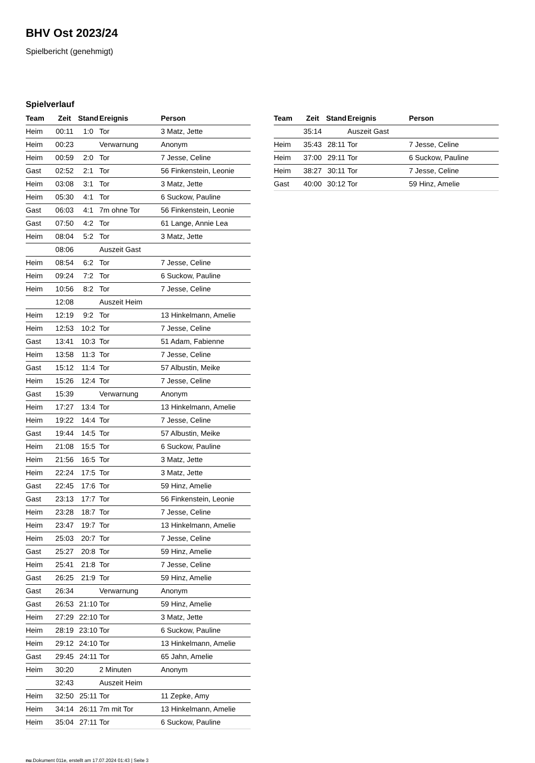BHV Ost 2023/24
Spielbericht (genehmigt)
Spielverlauf
| Team | Zeit | Stand | Ereignis | Person |
| --- | --- | --- | --- | --- |
| Heim | 00:11 | 1:0 | Tor | 3 Matz, Jette |
| Heim | 00:23 | | Verwarnung | Anonym |
| Heim | 00:59 | 2:0 | Tor | 7 Jesse, Celine |
| Gast | 02:52 | 2:1 | Tor | 56 Finkenstein, Leonie |
| Heim | 03:08 | 3:1 | Tor | 3 Matz, Jette |
| Heim | 05:30 | 4:1 | Tor | 6 Suckow, Pauline |
| Gast | 06:03 | 4:1 | 7m ohne Tor | 56 Finkenstein, Leonie |
| Gast | 07:50 | 4:2 | Tor | 61 Lange, Annie Lea |
| Heim | 08:04 | 5:2 | Tor | 3 Matz, Jette |
| | 08:06 | | Auszeit Gast | |
| Heim | 08:54 | 6:2 | Tor | 7 Jesse, Celine |
| Heim | 09:24 | 7:2 | Tor | 6 Suckow, Pauline |
| Heim | 10:56 | 8:2 | Tor | 7 Jesse, Celine |
| | 12:08 | | Auszeit Heim | |
| Heim | 12:19 | 9:2 | Tor | 13 Hinkelmann, Amelie |
| Heim | 12:53 | 10:2 | Tor | 7 Jesse, Celine |
| Gast | 13:41 | 10:3 | Tor | 51 Adam, Fabienne |
| Heim | 13:58 | 11:3 | Tor | 7 Jesse, Celine |
| Gast | 15:12 | 11:4 | Tor | 57 Albustin, Meike |
| Heim | 15:26 | 12:4 | Tor | 7 Jesse, Celine |
| Gast | 15:39 | | Verwarnung | Anonym |
| Heim | 17:27 | 13:4 | Tor | 13 Hinkelmann, Amelie |
| Heim | 19:22 | 14:4 | Tor | 7 Jesse, Celine |
| Gast | 19:44 | 14:5 | Tor | 57 Albustin, Meike |
| Heim | 21:08 | 15:5 | Tor | 6 Suckow, Pauline |
| Heim | 21:56 | 16:5 | Tor | 3 Matz, Jette |
| Heim | 22:24 | 17:5 | Tor | 3 Matz, Jette |
| Gast | 22:45 | 17:6 | Tor | 59 Hinz, Amelie |
| Gast | 23:13 | 17:7 | Tor | 56 Finkenstein, Leonie |
| Heim | 23:28 | 18:7 | Tor | 7 Jesse, Celine |
| Heim | 23:47 | 19:7 | Tor | 13 Hinkelmann, Amelie |
| Heim | 25:03 | 20:7 | Tor | 7 Jesse, Celine |
| Gast | 25:27 | 20:8 | Tor | 59 Hinz, Amelie |
| Heim | 25:41 | 21:8 | Tor | 7 Jesse, Celine |
| Gast | 26:25 | 21:9 | Tor | 59 Hinz, Amelie |
| Gast | 26:34 | | Verwarnung | Anonym |
| Gast | 26:53 | 21:10 | Tor | 59 Hinz, Amelie |
| Heim | 27:29 | 22:10 | Tor | 3 Matz, Jette |
| Heim | 28:19 | 23:10 | Tor | 6 Suckow, Pauline |
| Heim | 29:12 | 24:10 | Tor | 13 Hinkelmann, Amelie |
| Gast | 29:45 | 24:11 | Tor | 65 Jahn, Amelie |
| Heim | 30:20 | | 2 Minuten | Anonym |
| | 32:43 | | Auszeit Heim | |
| Heim | 32:50 | 25:11 | Tor | 11 Zepke, Amy |
| Heim | 34:14 | 26:11 | 7m mit Tor | 13 Hinkelmann, Amelie |
| Heim | 35:04 | 27:11 | Tor | 6 Suckow, Pauline |
| Team | Zeit | Stand | Ereignis | Person |
| --- | --- | --- | --- | --- |
| | 35:14 | | Auszeit Gast | |
| Heim | 35:43 | 28:11 | Tor | 7 Jesse, Celine |
| Heim | 37:00 | 29:11 | Tor | 6 Suckow, Pauline |
| Heim | 38:27 | 30:11 | Tor | 7 Jesse, Celine |
| Gast | 40:00 | 30:12 | Tor | 59 Hinz, Amelie |
nu.Dokument 011e, erstellt am 17.07.2024 01:43 | Seite 3